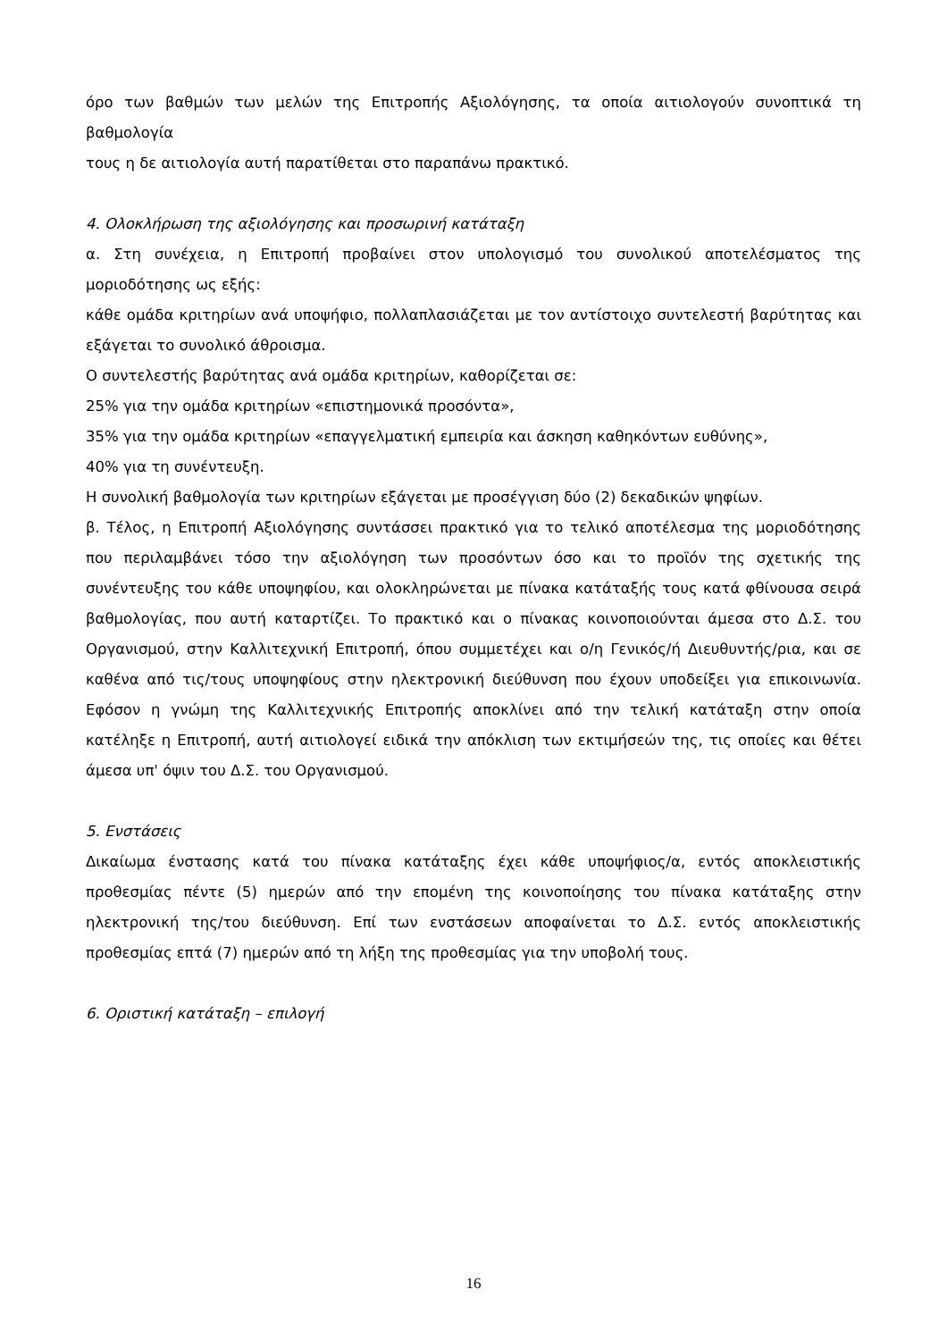όρο των βαθμών των μελών της Επιτροπής Αξιολόγησης, τα οποία αιτιολογούν συνοπτικά τη βαθμολογία
τους η δε αιτιολογία αυτή παρατίθεται στο παραπάνω πρακτικό.
4. Ολοκλήρωση της αξιολόγησης και προσωρινή κατάταξη
α. Στη συνέχεια, η Επιτροπή προβαίνει στον υπολογισμό του συνολικού αποτελέσματος της μοριοδότησης ως εξής:
κάθε ομάδα κριτηρίων ανά υποψήφιο, πολλαπλασιάζεται με τον αντίστοιχο συντελεστή βαρύτητας και εξάγεται το συνολικό άθροισμα.
Ο συντελεστής βαρύτητας ανά ομάδα κριτηρίων, καθορίζεται σε:
25% για την ομάδα κριτηρίων «επιστημονικά προσόντα»,
35% για την ομάδα κριτηρίων «επαγγελματική εμπειρία και άσκηση καθηκόντων ευθύνης»,
40% για τη συνέντευξη.
Η συνολική βαθμολογία των κριτηρίων εξάγεται με προσέγγιση δύο (2) δεκαδικών ψηφίων.
β. Τέλος, η Επιτροπή Αξιολόγησης συντάσσει πρακτικό για το τελικό αποτέλεσμα της μοριοδότησης που περιλαμβάνει τόσο την αξιολόγηση των προσόντων όσο και το προϊόν της σχετικής της συνέντευξης του κάθε υποψηφίου, και ολοκληρώνεται με πίνακα κατάταξής τους κατά φθίνουσα σειρά βαθμολογίας, που αυτή καταρτίζει. Το πρακτικό και ο πίνακας κοινοποιούνται άμεσα στο Δ.Σ. του Οργανισμού, στην Καλλιτεχνική Επιτροπή, όπου συμμετέχει και ο/η Γενικός/ή Διευθυντής/ρια, και σε καθένα από τις/τους υποψηφίους στην ηλεκτρονική διεύθυνση που έχουν υποδείξει για επικοινωνία. Εφόσον η γνώμη της Καλλιτεχνικής Επιτροπής αποκλίνει από την τελική κατάταξη στην οποία κατέληξε η Επιτροπή, αυτή αιτιολογεί ειδικά την απόκλιση των εκτιμήσεών της, τις οποίες και θέτει άμεσα υπ' όψιν του Δ.Σ. του Οργανισμού.
5. Ενστάσεις
Δικαίωμα ένστασης κατά του πίνακα κατάταξης έχει κάθε υποψήφιος/α, εντός αποκλειστικής προθεσμίας πέντε (5) ημερών από την επομένη της κοινοποίησης του πίνακα κατάταξης στην ηλεκτρονική της/του διεύθυνση. Επί των ενστάσεων αποφαίνεται το Δ.Σ. εντός αποκλειστικής προθεσμίας επτά (7) ημερών από τη λήξη της προθεσμίας για την υποβολή τους.
6. Οριστική κατάταξη – επιλογή
16